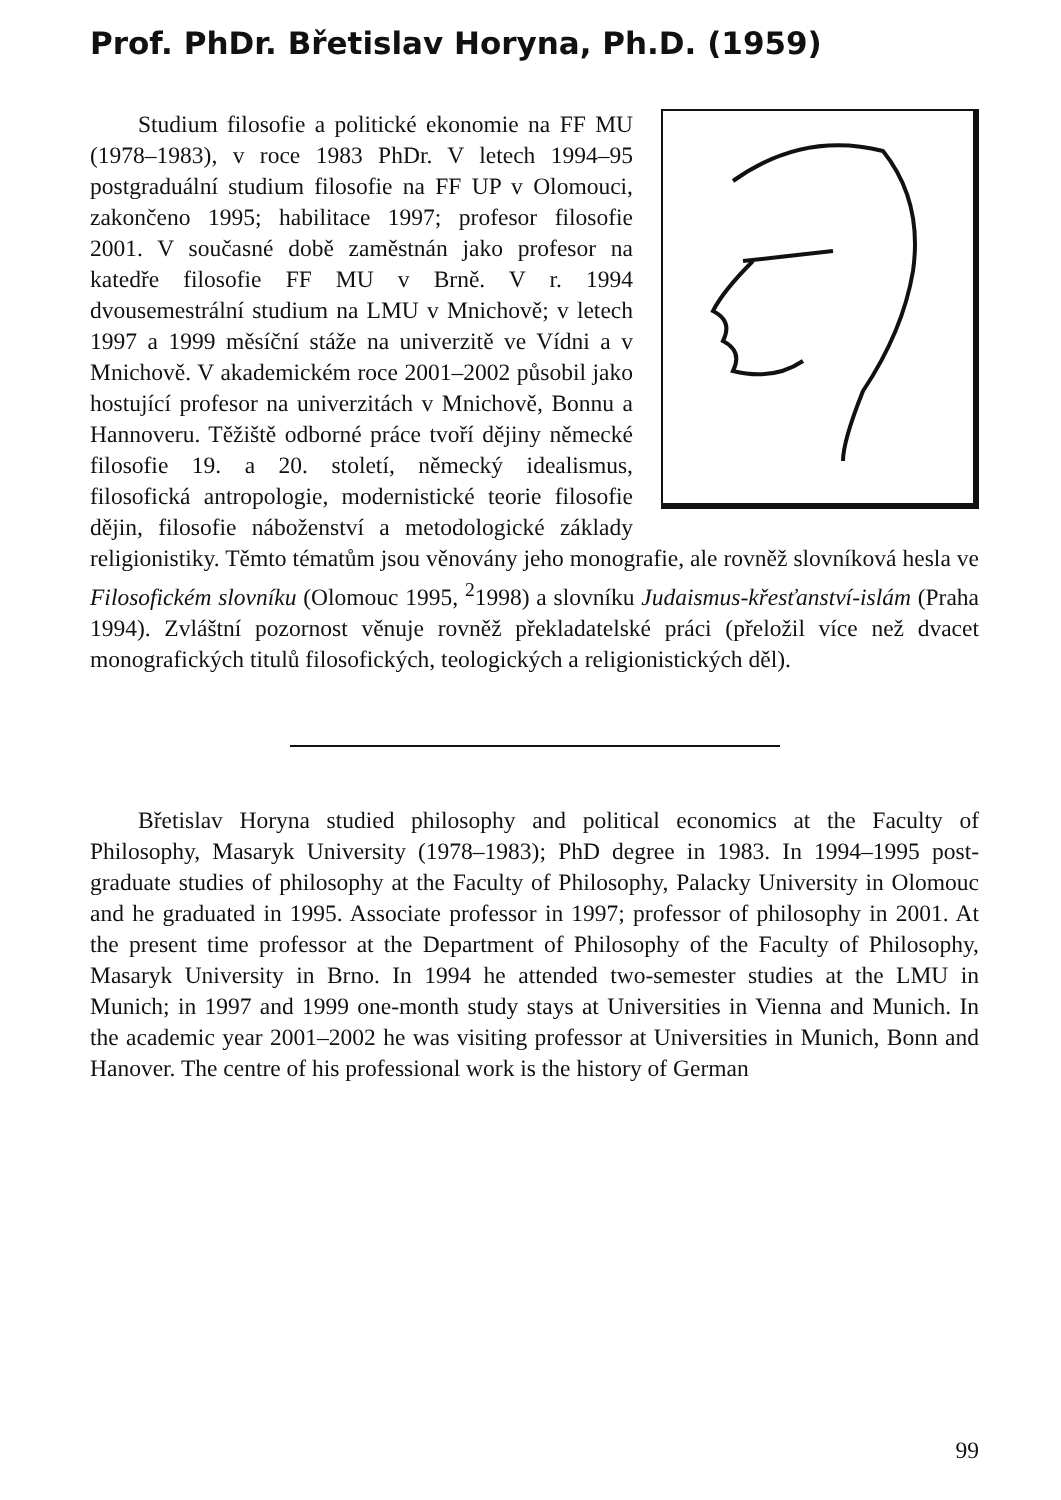Prof. PhDr. Břetislav Horyna, Ph.D. (1959)
Studium filosofie a politické ekonomie na FF MU (1978–1983), v roce 1983 PhDr. V letech 1994–95 postgraduální studium filosofie na FF UP v Olomouci, zakončeno 1995; habilitace 1997; profesor filosofie 2001. V současné době zaměstnán jako profesor na katedře filosofie FF MU v Brně. V r. 1994 dvousemestrální studium na LMU v Mnichově; v letech 1997 a 1999 měsíční stáže na univerzitě ve Vídni a v Mnichově. V akademickém roce 2001–2002 působil jako hostující profesor na univerzitách v Mnichově, Bonnu a Hannoveru. Těžiště odborné práce tvoří dějiny německé filosofie 19. a 20. století, německý idealismus, filosofická antropologie, modernistické teorie filosofie dějin, filosofie náboženství a metodologické základy religionistiky. Těmto tématům jsou věnovány jeho monografie, ale rovněž slovníková hesla ve Filosofickém slovníku (Olomouc 1995, <sup>2</sup>1998) a slovníku Judaismus-křesťanství-islám (Praha 1994). Zvláštní pozornost věnuje rovněž překladatelské práci (přeložil více než dvacet monografických titulů filosofických, teologických a religionistických děl).
Břetislav Horyna studied philosophy and political economics at the Faculty of Philosophy, Masaryk University (1978–1983); PhD degree in 1983. In 1994–1995 post-graduate studies of philosophy at the Faculty of Philosophy, Palacky University in Olomouc and he graduated in 1995. Associate professor in 1997; professor of philosophy in 2001. At the present time professor at the Department of Philosophy of the Faculty of Philosophy, Masaryk University in Brno. In 1994 he attended two-semester studies at the LMU in Munich; in 1997 and 1999 one-month study stays at Universities in Vienna and Munich. In the academic year 2001–2002 he was visiting professor at Universities in Munich, Bonn and Hanover. The centre of his professional work is the history of German
99